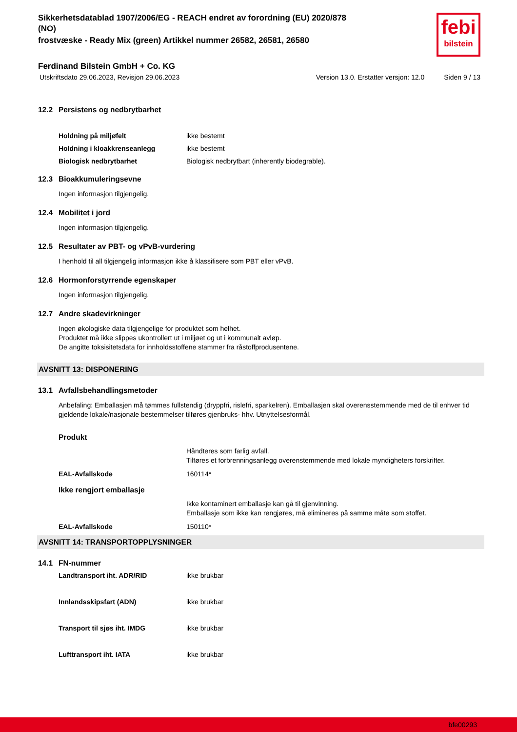Sikkerhetsdatablad 1907/2006/EG - REACH endret av forordning (EU) 2020/878
(NO)
frostvæske - Ready Mix (green) Artikkel nummer 26582, 26581, 26580
febi
bilstein
Ferdinand Bilstein GmbH + Co. KG
Utskriftsdato 29.06.2023, Revisjon 29.06.2023 Version 13.0. Erstatter versjon: 12.0 Siden 9 / 13
12.2 Persistens og nedbrytbarhet
Holdning på miljøfelt ikke bestemt
Holdning i kloakkrenseanlegg ikke bestemt
Biologisk nedbrytbarhet Biologisk nedbrytbart (inherently biodegrable).
12.3 Bioakkumuleringsevne
Ingen informasjon tilgjengelig.
12.4 Mobilitet i jord
Ingen informasjon tilgjengelig.
12.5 Resultater av PBT- og vPvB-vurdering
I henhold til all tilgjengelig informasjon ikke å klassifisere som PBT eller vPvB.
12.6 Hormonforstyrrende egenskaper
Ingen informasjon tilgjengelig.
12.7 Andre skadevirkninger
Ingen økologiske data tilgjengelige for produktet som helhet.
Produktet må ikke slippes ukontrollert ut i miljøet og ut i kommunalt avløp.
De angitte toksisitetsdata for innholdsstoffene stammer fra råstoffprodusentene.
AVSNITT 13: DISPONERING
13.1 Avfallsbehandlingsmetoder
Anbefaling: Emballasjen må tømmes fullstendig (dryppfri, rislefri, sparkelren). Emballasjen skal overensstemmende med de til enhver tid gjeldende lokale/nasjonale bestemmelser tilføres gjenbruks- hhv. Utnyttelsesformål.
Produkt
Håndteres som farlig avfall.
Tilføres et forbrenningsanlegg overenstemmende med lokale myndigheters forskrifter.
EAL-Avfallskode 160114*
Ikke rengjort emballasje
Ikke kontaminert emballasje kan gå til gjenvinning.
Emballasje som ikke kan rengjøres, må elimineres på samme måte som stoffet.
EAL-Avfallskode 150110*
AVSNITT 14: TRANSPORTOPPLYSNINGER
14.1 FN-nummer
Landtransport iht. ADR/RID ikke brukbar
Innlandsskipsfart (ADN) ikke brukbar
Transport til sjøs iht. IMDG ikke brukbar
Lufttransport iht. IATA ikke brukbar
bfe00293